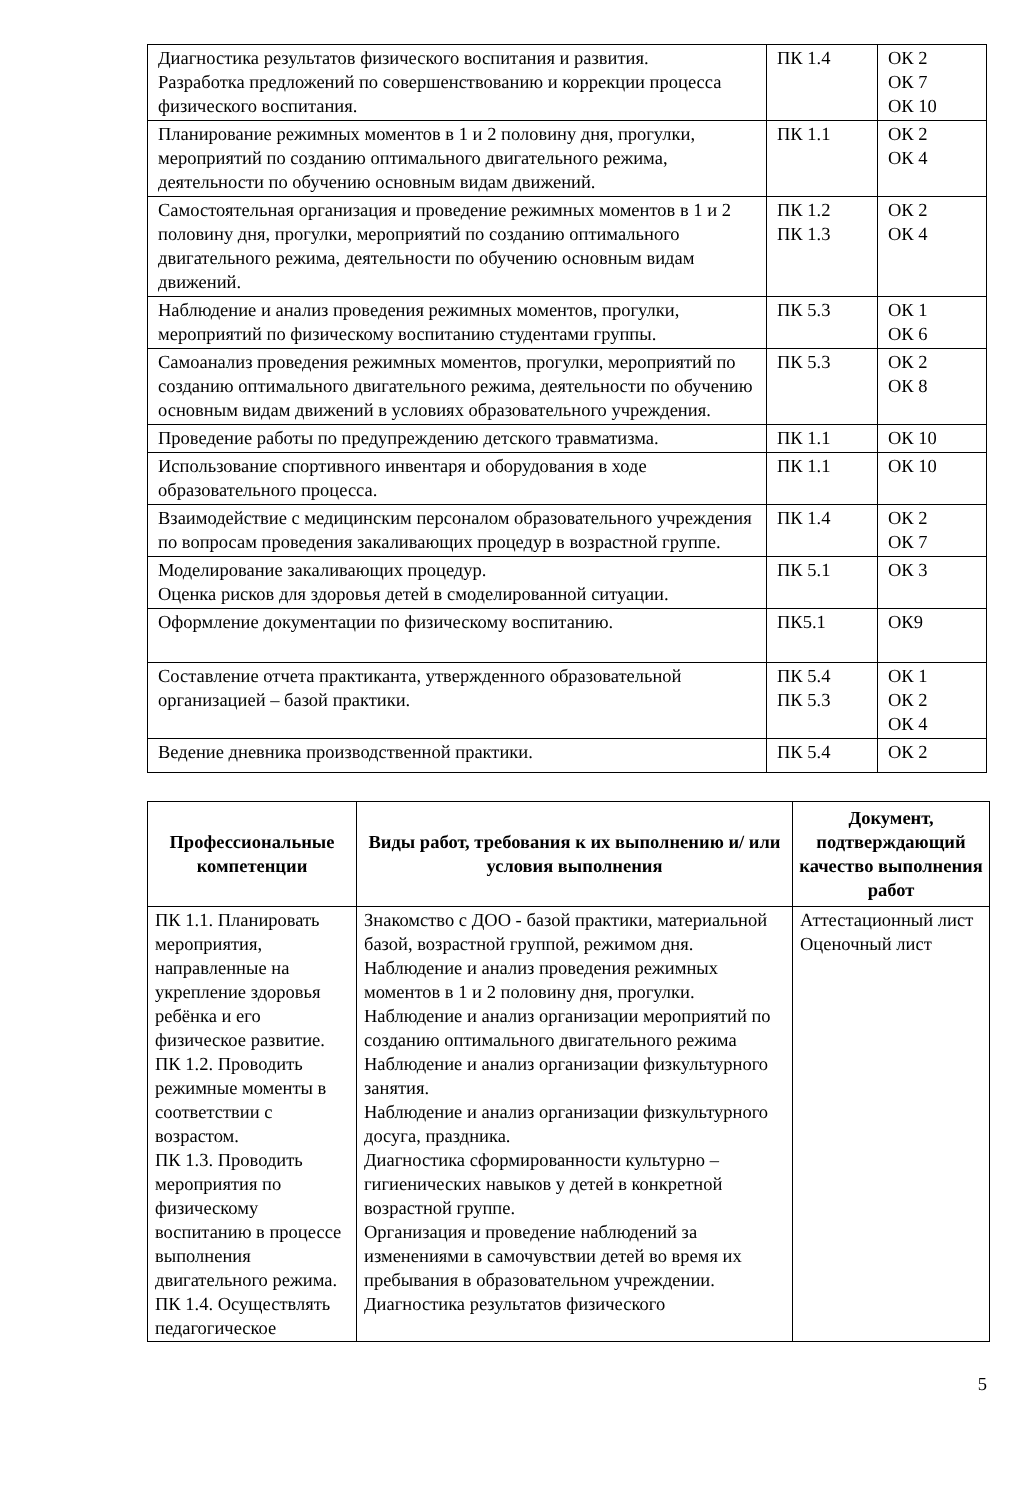| Диагностика результатов физического воспитания и развития. Разработка предложений по совершенствованию и коррекции процесса физического воспитания. | ПК 1.4 | ОК 2 ОК 7 ОК 10 |
| Планирование режимных моментов в 1 и 2 половину дня, прогулки, мероприятий по созданию оптимального двигательного режима, деятельности по обучению основным видам движений. | ПК 1.1 | ОК 2 ОК 4 |
| Самостоятельная организация и проведение режимных моментов в 1 и 2 половину дня, прогулки, мероприятий по созданию оптимального двигательного режима, деятельности по обучению основным видам движений. | ПК 1.2 ПК 1.3 | ОК 2 ОК 4 |
| Наблюдение и анализ проведения режимных моментов, прогулки, мероприятий по физическому воспитанию студентами группы. | ПК 5.3 | ОК 1 ОК 6 |
| Самоанализ проведения режимных моментов, прогулки, мероприятий по созданию оптимального двигательного режима, деятельности по обучению основным видам движений в условиях образовательного учреждения. | ПК 5.3 | ОК 2 ОК 8 |
| Проведение работы по предупреждению детского травматизма. | ПК 1.1 | ОК 10 |
| Использование спортивного инвентаря и оборудования в ходе образовательного процесса. | ПК 1.1 | ОК 10 |
| Взаимодействие с медицинским персоналом образовательного учреждения по вопросам проведения закаливающих процедур в возрастной группе. | ПК 1.4 | ОК 2 ОК 7 |
| Моделирование закаливающих процедур. Оценка рисков для здоровья детей в смоделированной ситуации. | ПК 5.1 | ОК 3 |
| Оформление документации по физическому воспитанию. | ПК5.1 | ОК9 |
| Составление отчета практиканта, утвержденного образовательной организацией – базой практики. | ПК 5.4 ПК 5.3 | ОК 1 ОК 2 ОК 4 |
| Ведение дневника производственной практики. | ПК 5.4 | ОК 2 |
| Профессиональные компетенции | Виды работ, требования к их выполнению и/ или условия выполнения | Документ, подтверждающий качество выполнения работ |
| --- | --- | --- |
| ПК 1.1. Планировать мероприятия, направленные на укрепление здоровья ребёнка и его физическое развитие. ПК 1.2. Проводить режимные моменты в соответствии с возрастом. ПК 1.3. Проводить мероприятия по физическому воспитанию в процессе выполнения двигательного режима. ПК 1.4. Осуществлять педагогическое | Знакомство с ДОО - базой практики, материальной базой, возрастной группой, режимом дня. Наблюдение и анализ проведения режимных моментов в 1 и 2 половину дня, прогулки. Наблюдение и анализ организации мероприятий по созданию оптимального двигательного режима Наблюдение и анализ организации физкультурного занятия. Наблюдение и анализ организации физкультурного досуга, праздника. Диагностика сформированности культурно – гигиенических навыков у детей в конкретной возрастной группе. Организация и проведение наблюдений за изменениями в самочувствии детей во время их пребывания в образовательном учреждении. Диагностика результатов физического | Аттестационный лист Оценочный лист |
5